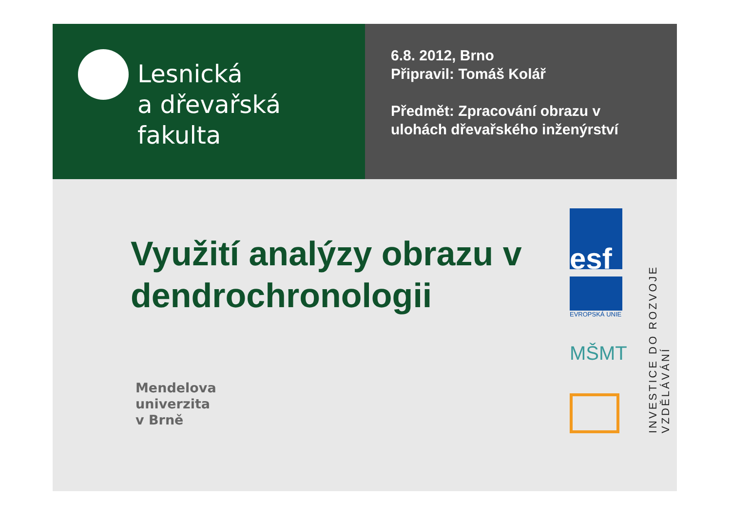Lesnická
a dřevařská
fakulta
6.8. 2012, Brno
Připravil: Tomáš Kolář
Předmět: Zpracování obrazu v
ulohách dřevařského inženýrství
Využití analýzy obrazu v dendrochronologii
Mendelova
univerzita
v Brně
esf
EVROPSKÁ UNIE
MŠMT
INVESTICE DO ROZVOJE VZDĚLÁVÁNÍ